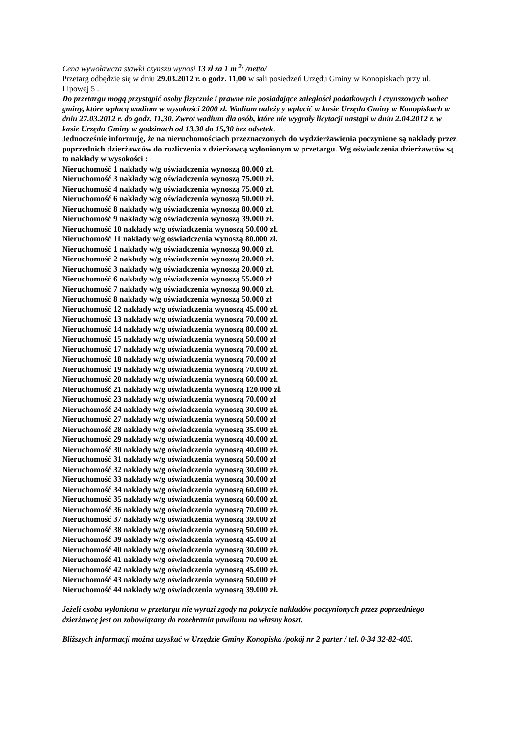Cena wywoławcza stawki czynszu wynosi 13 zł za 1 m <sup>2.</sup> /netto/
Przetarg odbędzie się w dniu 29.03.2012 r. o godz. 11,00 w sali posiedzeń Urzędu Gminy w Konopiskach przy ul. Lipowej 5 .
Do przetargu mogą przystąpić osoby fizycznie i prawne nie posiadające zaległości podatkowych i czynszowych wobec gminy, które wpłacą wadium w wysokości 2000 zł. Wadium należy y wpłacić w kasie Urzędu Gminy w Konopiskach w dniu 27.03.2012 r. do godz. 11,30. Zwrot wadium dla osób, które nie wygrały licytacji nastąpi w dniu 2.04.2012 r. w kasie Urzędu Gminy w godzinach od 13,30 do 15,30 bez odsetek.
Jednocześnie informuję, że na nieruchomościach przeznaczonych do wydzierżawienia poczynione są nakłady przez poprzednich dzierżawców do rozliczenia z dzierżawcą wyłonionym w przetargu. Wg oświadczenia dzierżawców są to nakłady w wysokości :
Nieruchomość 1 nakłady w/g oświadczenia wynoszą 80.000 zł.
Nieruchomość 3 nakłady w/g oświadczenia wynoszą 75.000 zł.
Nieruchomość 4 nakłady w/g oświadczenia wynoszą 75.000 zł.
Nieruchomość 6 nakłady w/g oświadczenia wynoszą 50.000 zł.
Nieruchomość 8 nakłady w/g oświadczenia wynoszą 80.000 zł.
Nieruchomość 9 nakłady w/g oświadczenia wynoszą 39.000 zł.
Nieruchomość 10 nakłady w/g oświadczenia wynoszą 50.000 zł.
Nieruchomość 11 nakłady w/g oświadczenia wynoszą 80.000 zł.
Nieruchomość 1 nakłady w/g oświadczenia wynoszą 90.000 zł.
Nieruchomość 2 nakłady w/g oświadczenia wynoszą 20.000 zł.
Nieruchomość 3 nakłady w/g oświadczenia wynoszą 20.000 zł.
Nieruchomość 6 nakłady w/g oświadczenia wynoszą 55.000 zł
Nieruchomość 7 nakłady w/g oświadczenia wynoszą 90.000 zł.
Nieruchomość 8 nakłady w/g oświadczenia wynoszą 50.000 zł
Nieruchomość 12 nakłady w/g oświadczenia wynoszą 45.000 zł.
Nieruchomość 13 nakłady w/g oświadczenia wynoszą 70.000 zł.
Nieruchomość 14 nakłady w/g oświadczenia wynoszą 80.000 zł.
Nieruchomość 15 nakłady w/g oświadczenia wynoszą 50.000 zł
Nieruchomość 17 nakłady w/g oświadczenia wynoszą 70.000 zł.
Nieruchomość 18 nakłady w/g oświadczenia wynoszą 70.000 zł
Nieruchomość 19 nakłady w/g oświadczenia wynoszą 70.000 zł.
Nieruchomość 20 nakłady w/g oświadczenia wynoszą 60.000 zł.
Nieruchomość 21 nakłady w/g oświadczenia wynoszą 120.000 zł.
Nieruchomość 23 nakłady w/g oświadczenia wynoszą 70.000 zł
Nieruchomość 24 nakłady w/g oświadczenia wynoszą 30.000 zł.
Nieruchomość 27 nakłady w/g oświadczenia wynoszą 50.000 zł
Nieruchomość 28 nakłady w/g oświadczenia wynoszą 35.000 zł.
Nieruchomość 29 nakłady w/g oświadczenia wynoszą 40.000 zł.
Nieruchomość 30 nakłady w/g oświadczenia wynoszą 40.000 zł.
Nieruchomość 31 nakłady w/g oświadczenia wynoszą 50.000 zł
Nieruchomość 32 nakłady w/g oświadczenia wynoszą 30.000 zł.
Nieruchomość 33 nakłady w/g oświadczenia wynoszą 30.000 zł
Nieruchomość 34 nakłady w/g oświadczenia wynoszą 60.000 zł.
Nieruchomość 35 nakłady w/g oświadczenia wynoszą 60.000 zł.
Nieruchomość 36 nakłady w/g oświadczenia wynoszą 70.000 zł.
Nieruchomość 37 nakłady w/g oświadczenia wynoszą 39.000 zł
Nieruchomość 38 nakłady w/g oświadczenia wynoszą 50.000 zł.
Nieruchomość 39 nakłady w/g oświadczenia wynoszą 45.000 zł
Nieruchomość 40 nakłady w/g oświadczenia wynoszą 30.000 zł.
Nieruchomość 41 nakłady w/g oświadczenia wynoszą 70.000 zł.
Nieruchomość 42 nakłady w/g oświadczenia wynoszą 45.000 zł.
Nieruchomość 43 nakłady w/g oświadczenia wynoszą 50.000 zł
Nieruchomość 44 nakłady w/g oświadczenia wynoszą 39.000 zł.
Jeżeli osoba wyłoniona w przetargu nie wyrazi zgody na pokrycie nakładów poczynionych przez poprzedniego dzierżawcę jest on zobowiązany do rozebrania pawilonu na własny koszt.
Bliższych informacji można uzyskać w Urzędzie Gminy Konopiska /pokój nr 2 parter / tel. 0-34 32-82-405.